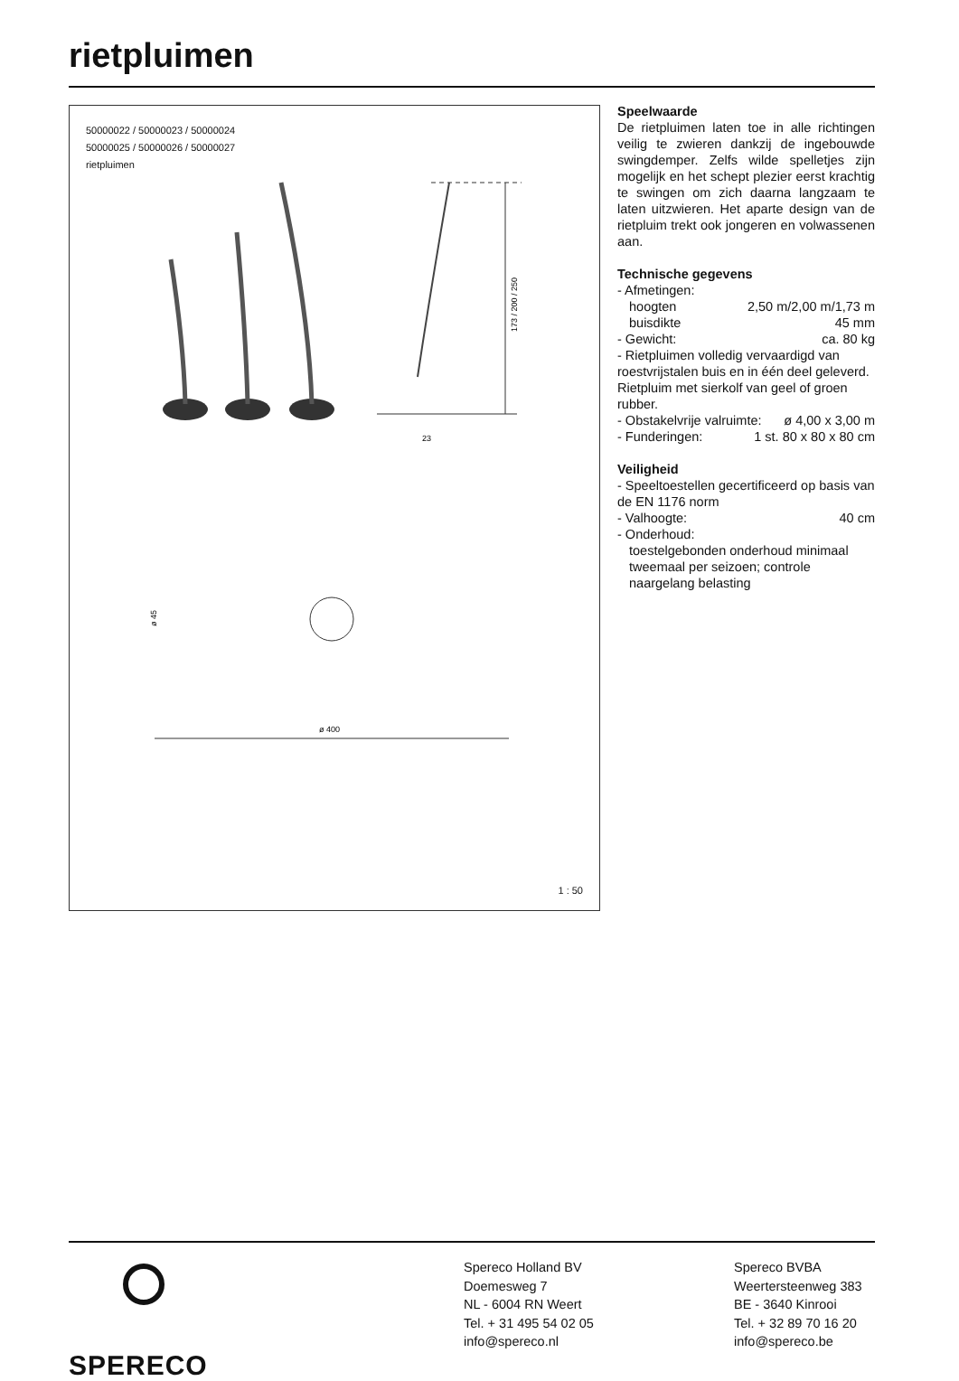rietpluimen
50000022 / 50000023 / 50000024
50000025 / 50000026 / 50000027
rietpluimen
173 / 200 / 250
23
ø 400
ø 45
1 : 50
Speelwaarde
De rietpluimen laten toe in alle richtingen veilig te zwieren dankzij de ingebouwde swingdemper. Zelfs wilde spelletjes zijn mogelijk en het schept plezier eerst krachtig te swingen om zich daarna langzaam te laten uitzwieren. Het aparte design van de rietpluim trekt ook jongeren en volwassenen aan.
Technische gegevens
- Afmetingen:
hoogten 2,50 m/2,00 m/1,73 m
buisdikte 45 mm
- Gewicht: ca. 80 kg
- Rietpluimen volledig vervaardigd van roestvrijstalen buis en in één deel geleverd. Rietpluim met sierkolf van geel of groen rubber.
- Obstakelvrije valruimte: ø 4,00 x 3,00 m
- Funderingen: 1 st. 80 x 80 x 80 cm
Veiligheid
- Speeltoestellen gecertificeerd op basis van de EN 1176 norm
- Valhoogte: 40 cm
- Onderhoud:
toestelgebonden onderhoud minimaal tweemaal per seizoen; controle naargelang belasting
SPERECO
Spereco Holland BV
Doemesweg 7
NL - 6004 RN Weert
Tel. + 31 495 54 02 05
info@spereco.nl
Spereco BVBA
Weertersteenweg 383
BE - 3640 Kinrooi
Tel. + 32 89 70 16 20
info@spereco.be